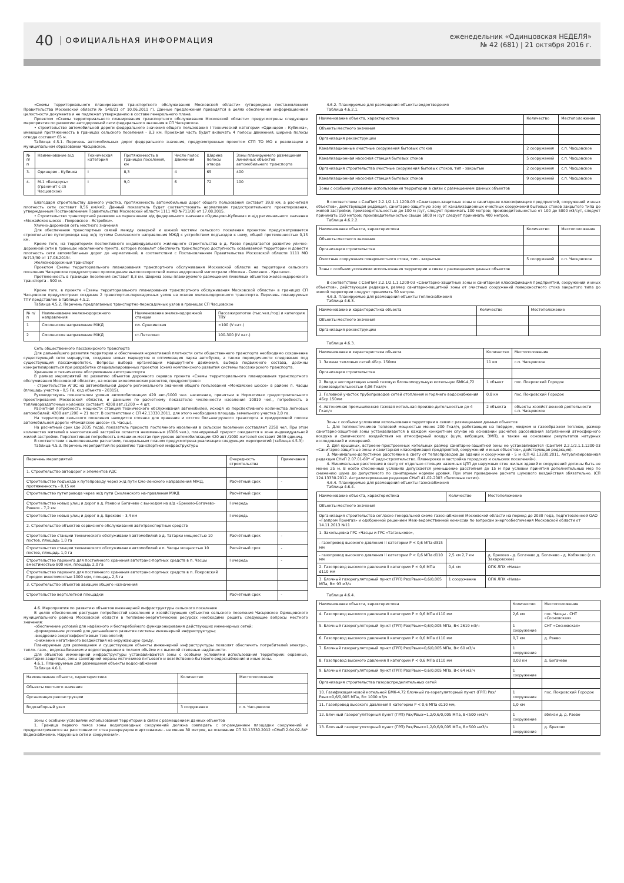40 ОФИЦИАЛЬНАЯ ИНФОРМАЦИЯ
еженедельник «Одинцовская НЕДЕЛЯ»
№ 42 (681) | 21 октября 2016 г.
«Схемы территориального планирования транспортного обслуживания Московской области» (утверждена постановлением Правительства Московской области № 548/21 от 10.06.2011 г). Данные предложения приводятся в целях обеспечения информационной целостности документа и не подлежат утверждению в составе генерального плана.
Проектом «Схемы территориального планирования транспортного обслуживания Московской области» предусмотрены следующие мероприятия по развитию автодорожной сети федерального значения в СП Часцовское.
• строительство автомобильной дороги федерального значения общего пользования I технической категории «Одинцово - Кубинка», имеющей протяженность в границах сельского поселения - 8,3 км. Проезжая часть будет включать 4 полосы движения, ширина полосы отвода составит 65 м.
Таблица 4.5.1. Перечень автомобильных дорог федерального значения, предусмотренных проектом СТП ТО МО к реализации в муниципальном образовании Часцовское.
| № п/п | Наименование а/д | Техническая категория | Протяженность в границах поселения, км | Число полос движения | Ширина полосы отвода | Зоны планируемого размещения линейных объектов автомобильного транспорта |
| --- | --- | --- | --- | --- | --- | --- |
| 3. | Одинцово - Кубинка | I | 8,3 | 4 | 65 | 400 |
| 4. | М-1 «Беларусь» (граничит с сп Часцовское) | I | 9,0 | 6 | 72 | 100 |
Благодаря строительству данного участка, протяженность автомобильных дорог общего пользования составит 39,8 км, а расчетная плотность сети составит 0,56 км/км2. Данный показатель будет соответствовать нормативам градостроительного проектирования, утвержденным Постановлением Правительства Московской области 1111 МО №713/30 от 17.08.2015.
• Строительство транспортной развязки на пересечении а/д федерального значения «Одинцово-Кубинка» и а/д регионального значения «Можайское шоссе - Покровское - Ястребки».
Улично-дорожная сеть местного значения
Для обеспечения транспортных связей между северной и южной частями сельского поселения проектом предусматривается строительство путепровода над ж/д путями Смоленского направления МЖД с устройством подъездов к нему, общей протяженностью 0,15 км.
Кроме того, на территориях песпективного индивидуального жилищного строительства в д. Раево предлагается развитие улично-дорожной сети в границах населенного пункта, которое позволит обеспечить транспортную доступность осваиваемой территории и довести плотность сети автомобильных дорог до нормативной, в соответствии с Постановлением Правительства Московской области 1111 МО №713/30 от 17.08.2015г.
Железнодорожный транспорт
Проектом Схемы территориального планирования транспортного обслуживания Московской области на территории сельского поселения Часцовское предусмотрено прохождение высокоскоростной железнодорожной магистрали «Москва - Смоленск - Красное».
Протяженность в границах поселения составит 8,3 км. Ширина зоны планируемого размещения линейных объектов железнодорожного транспорта - 500 м.
Кроме того, в проекте «Схемы территориального планирования транспортного обслуживания Московской области» в границах СП Часцовское предусмотрено создание 2 транспортно-пересадочных узлов на основе железнодорожного транспорта. Перечень планируемых ТПУ представлен в таблице 4.5.2.
Таблица 4.5.2. Перечень предлагаемых транспортно-пересадочных узлов в границах СП Часцовское
| № п/п | Наименование железнодорожного направления | Наименование железнодорожной станции | Пассажиропоток (тыс.чел./год) и категория ТПУ |
| --- | --- | --- | --- |
| 1 | Смоленское направление МЖД | пл. Сушкинская | <100 (V кат.) |
| 2 | Смоленское направление МЖД | ст.Петелино | 100-300 (IV кат.) |
Сеть общественного пассажирского транспорта
Для дальнейшего развития территории и обеспечения нормативной плотности сети общественного транспорта необходимо сохранение существующей сети маршрутов, создание новых маршрутов и оптимизация парка автобусов, а также периодичности следования под существующий пассажиропоток. Вопросы выбора организации маршрутного движения, выбора подвижного состава, должны конкретизироваться при разработке специализированных проектов (схем) комплексного развития системы пассажирского транспорта.
Хранение и техническое обслуживание автотранспорта
В рамках мероприятий по развитию объектов дорожного сервиса проекта «Схемы территориального планирования транспортного обслуживания Московской области», на основе экономических расчетов, предусмотрено:
- строительство АГЗС на автомобильной дороге регионального значения общего пользования «Можайское шоссе» в районе п. Часцы (площадь участка - 0,5 Га, код объекта - 20315).
Руководствуясь показателем уровня автомобилизации 420 авт./1000 чел. населения, принятым в Нормативах градостроительного проектирования Московской области, и данными по расчетному показателю численности населения 10019 чел., потребность в топливораздаточных колонках составит: 4208 авт./1200 = 4 шт.
Расчетная потребность мощности станций технического обслуживания автомобилей, исходя из перспективного количества легковых автомобилей: 4208 авт./200 = 21 пост. В соответствии с СП 42.13330.2011, для этого необходима площадь земельного участка 2,0 га.
На территории сельского поселения находится стоянка для хранения и отстоя большегрузного транспорта в придорожной полосе автомобильной дороги «Можайское шоссе» (п. Часцы).
На расчетный срок (до 2035 года), показатель прироста постоянного населения в сельском поселении составляет 2258 чел. При этом количество жителей в многоэтажной застройке остается неизменным (6306 чел.), планируемый прирост ожидается в зоне индивидуальной жилой застройки. Перспективная потребность в машино-местах при уровне автомобилизации 420 авт./1000 жителей составит 2649 единиц.
В соответствии с выполненными расчетами, генеральным планом предусмотрена реализация следующих мероприятий (таблица 4.5.3):
Таблица 4.5.3. Перечень мероприятий по развитию транспортной инфраструктуры
| Перечень мероприятий | Очередность строительства | Примечания |
| --- | --- | --- |
| 1. Строительство автодорог и элементов УДС | | |
| Строительство подъезда к путепроводу через ж/д пути Смо-ленского направления МЖД, протяженность - 0,15 км | Расчётный срок | - |
| Строительство путепровода через ж/д пути Смоленского на-правления МЖД | Расчётный срок | |
| Строительство новых улиц и дорог в д. Раево и Богачево с вы-ходом на а/д «Брехово-Богачево-Раево» - 7,2 км | I очередь | |
| Строительство новых улиц и дорог в д. Брехово - 3,4 км | I очередь | |
| 2. Строительство объектов сервисного обслуживания автотранспортных средств | | |
| Строительство станции технического обслуживания автомобилей в д. Татарки мощностью 10 постов, площадь 1,0 га | Расчётный срок | - |
| Строительство станции технического обслуживания автомобилей в п. Часцы мощностью 10 постов, площадь 1,0 га | Расчётный срок | - |
| Строительство паркинга для постоянного хранения автотранс-портных средств в п. Часцы вместимостью 800 м/м, площадь 2,0 га | I очередь | - |
| Строительство паркинга для постоянного хранения автотранс-портных средств в п. Покровский Городок вместимостью 1000 м/м, площадь 2,5 га | | |
| 3. Строительство объектов авиации общего назначения | | |
| Строительство вертолетной площадки | Расчётный срок | - |
4.6. Мероприятия по развитию объектов инженерной инфраструктуры сельского поселения
В целях обеспечения растущих потребностей населения и хозяйствующих субъектов сельского поселения Часцовское Одинцовского муниципального района Московской области в топливно-энергетических ресурсах необходимо решить следующие вопросы местного значения:
-обеспечение условий для надёжного и бесперебойного функционирования действующих инженерных сетей;
-формирование условий для дальнейшего развития системы инженерной инфраструктуры;
-внедрение энергоэффективных технологий;
-снижение негативного воздействия на окружающую среду.
Планируемые для размещения и существующие объекты инженерной инфраструктуры позволят обеспечить потребителей электро-, тепло- газо-, водоснабжением и водоотведением в полном объёме и с высокой степенью надёжности.
Для объектов инженерной инфраструктуры устанавливаются зоны с особыми условиями использования территории: охранные, санитарно-защитные, зоны санитарной охраны источников питьевого и хозяйственно-бытового водоснабжения и иные зоны.
4.6.1. Планируемые для размещения объекты водоснабжения
Таблица 4.6.1.
| Наименование объекта, характеристика | Количество | Местоположение |
| --- | --- | --- |
| Объекты местного значения | | |
| Организация реконструкции | | |
| Водозаборный узел | 3 сооружения | с.п. Часцовское |
Зоны с особыми условиями использования территории в связи с размещением данных объектов
1. Граница первого пояса зоны водопроводных сооружений должна совпадать с ог-раждением площадки сооружений и предусматривается на расстоянии от стен резервуаров и артскважин - не менее 30 метров, на основании СП 31.13330.2012 «СНиП 2.04.02-84* Водоснабжение. Наружные сети и сооружения».
4.6.2. Планируемые для размещения объекты водоотведения
Таблица 4.6.2.1.
| Наименование объекта, характеристика | Количество | Местоположение |
| --- | --- | --- |
| Объекты местного значения | | |
| Организация реконструкции | | |
| Канализационные очистные сооружения бытовых стоков | 2 сооружения | с.п. Часцовское |
| Канализационная насосная станция бытовых стоков | 5 сооружений | с.п. Часцовское |
| Организация строительства очистные сооружения бытовых стоков, тип - закрытые | 2 сооружения | с.п. Часцовское |
| Канализационная насосная станция бытовых стоков | 9 сооружений | с.п. Часцовское |
| Зоны с особыми условиями использования территории в связи с размещением данных объектов | | |
В соответствии с СанПиН 2.2.1/2.1.1.1200-03 «Санитарно-защитные зоны и санитарная классификация предприятий, сооружений и иных объектов», действующая редакция, санитарно-защитную зону от канализационных очистных сооружений бытовых стоков закрытого типа до жилой застройки, производительностью до 100 м /сут, следует принимать 100 метров; производительностью от 100 до 5000 м3/сут, следует принимать 150 метров; производительностью свыше 5000 м /сут следует принимать 400 метров.
Таблица 4.6.2.2.
| Наименование объекта, характеристика | Количество | Местоположение |
| --- | --- | --- |
| Объекты местного значения | | |
| Организация строительства | | |
| Очистные сооружения поверхностного стока, тип - закрытые | 5 сооружений | с.п. Часцовское |
| Зоны с особыми условиями использования территории в связи с размещением данных объектов | | |
В соответствии с СанПиН 2.2.1/2.1.1.1200-03 «Санитарно-защитные зоны и санитарная классификация предприятий, сооружений и иных объектов», действующая редакция, размер санитарно-защитной зоны от очистных сооружений поверхностного стока закрытого типа до жилой территории следует принимать 50 метров.
4.6.3. Планируемые для размещения объекты теплоснабжения
Таблица 4.6.3.
| Наименование и характеристика объекта | Количество | Местоположение |
| --- | --- | --- |
| Объекты местного значения | | |
| Организация реконструкции | | |
Таблица 4.6.3.
| Наименование и характеристика объекта | Количество | Местоположение |
| --- | --- | --- |
| 1. Замена тепловых сетей 4Бср. 150мм | 11 км | с.п. Часцовское |
| Организация строительства | | |
| 2. Ввод в эксплуатацию новой газовую блочномодульную котельную БМК-4,72 производительностью 4,06 Гкал/ч | 1 объект | пос. Покровский Городок |
| 3. Головной участок трубопроводов сетей отопления и горячего водоснабжения 4Бср.150мм | 0,8 км | пос. Покровский Городок |
| 4. Автономная промышленная газовая котельная произво-дительностью до 4 Гкал/ч | 2 объекта | объекты хозяйст-венной деятельности с.п. Часцовское |
Зоны с особыми условиями использования территории в связи с размещением данных объектов
1. Для теплоисточников тепловой мощностью менее 200 Гкал/ч, работающих на твёрдом, жидком и газообразном топливе, размер санитарно-защитной зоны устанавливается в каждом конкретном случае на основании расчётов рассеивания загрязнений атмосферного воздуха и физического воздействия на атмосферный воздух (шум, вибрация, ЭМП), а также на основании результатов натурных исследований и измерений.
2. Для крышных, встроено-пристроенных котельных размер санитарно-защитной зоны не устанавливается (СанПиН 2.2.1/2.1.1.1200-03 «Санитарно-защитные зоны и санитарная классификация предприятий, сооружений и иных объектов», действующая редакция).
3. Минимально-допустимое расстояние в свету от теплопроводов до зданий и соору-жений - 5 м (СП 42.13330.2011. Актуализированная редакция СНиП 2.07.01-89* «Градо-строительство. Планировка и застройка городских и сельских поселений»).
4. Минимальные расстояния в свету от отдельно стоящих наземных ЦТП до наружных стен жилых зданий и сооружений должны быть не менее 25 м. В особо стесненных условиях допускается уменьшение расстояния до 15 м при условии принятия дополнительных мер по снижению шума до допустимого по санитарным нормам уровня. При этом проведение расчета шумового воздействия обязательно. (СП 124.13330.2012. Актуализированная редакция СНиП 41-02-2003 «Тепловые сети»).
4.6.4. Планируемые для размещения объекты газоснабжения
Таблица 4.6.4.
| Наименование объекта, характеристика | Количество | Местоположение |
| --- | --- | --- |
| Объекты местного значения | | |
| Организация строительства согласно генеральной схеме газоснабжения Московской области на период до 2030 года, подготовленной ОАО «Газпром Промгаз» и одобренной решением Меж-ведомственной комиссии по вопросам энергообеспечения Московской области от 14.11.2013 №11 | | |
| 1. Закольцовка ГРС «Часцы и ГРС «Таганьково», | | |
| - газопровод высокого давления II категории Р < 0,6 МПа d315 мм | | |
| - газопровод высокого давления II категории Р < 0,6 МПа d110 мм | 2,5 км 2,7 км | д. Брехово - д. Богачево д. Богачево - д. Кобяково (с.п. Захаровское) |
| 2. Газопровод высокого давления II категории Р < 0,6 МПа d110 мм | 0,4 км | ОПК ЛПХ «Нива» |
| 3. Блочный газорегуляторный пункт (ГРП) Рвх/Рвых=0,6/0,005 МПа, В< 93 м3/ч | 1 сооружение | ОПК ЛПХ «Нива» |
Таблица 4.6.4.
| Наименование объекта, характеристика | Количество | Местоположение |
| --- | --- | --- |
| 4. Газопровод высокого давления II категории Р < 0,6 МПа d110 мм | 2,6 км | пос. Часцы - СНТ «Сосновская» |
| 5. Блочный газорегуляторный пункт (ГРП) Рвх/Рвых=0,6/0,005 МПа, В< 2619 м3/ч | 1 сооружение | СНТ «Сосновская» |
| 6. Газопровод высокого давления II категории Р < 0,6 МПа d110 мм | 0,7 км | д. Раево |
| 7. Блочный газорегуляторный пункт (ГРП) Рвх/Рвых=0,6/0,005 МПа, В< 60 м3/ч | 1 сооружение | |
| 8. Газопровод высокого давления II категории Р < 0,6 МПа d110 мм | 0,03 км | д. Богачево |
| 9. Блочный газорегуляторный пункт (ГРП) Рвх/Рвых=0,6/0,005 МПа, В< 64 м3/ч | 1 сооружение | |
| Организация строительства газораспределительных сетей | | |
| 10. Газификация новой котельной БМК-4,72 блочный га-зорегуляторный пункт (ГРП) Рвх/Рвых=0,6/0,005 МПа, В< 1000 м3/ч | 1 сооружение | пос. Покровский Городок |
| 11. Газопровод высокого давления II категории Р < 0,6 МПа d110 мм, | 1,0 км | |
| 12. Блочный газорегуляторный пункт (ГРП) Рвх/Рвых=1,2/0,6/0,005 МПа, В<500 нм3/ч | 1 сооружение | вблизи д. д. Раево |
| 13. Блочный газорегуляторный пункт (ГРП) Рвх/Рвых=1,2/0,6/0,005 МПа, В<500 нм3/ч | 1 сооружение | д. Брехово |